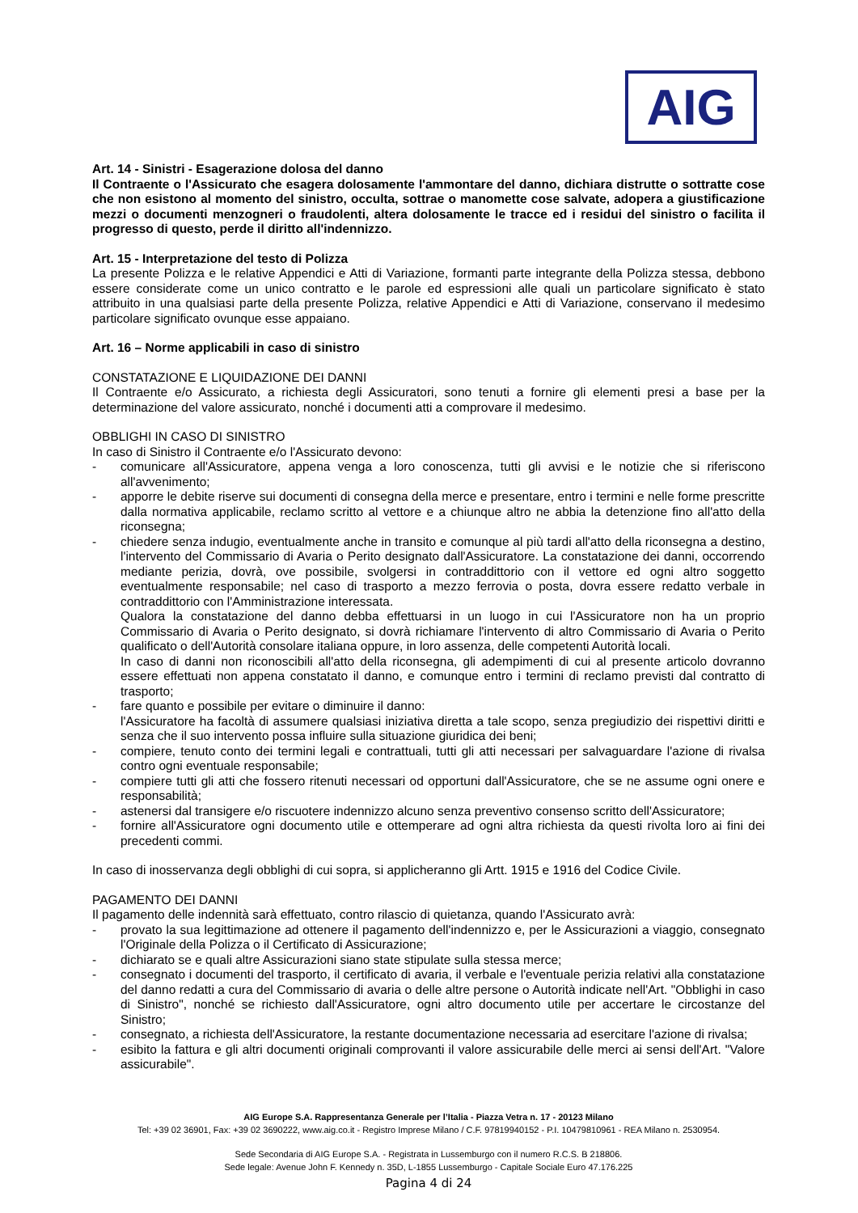AIG
Art. 14 - Sinistri - Esagerazione dolosa del danno
Il Contraente o l'Assicurato che esagera dolosamente l'ammontare del danno, dichiara distrutte o sottratte cose che non esistono al momento del sinistro, occulta, sottrae o manomette cose salvate, adopera a giustificazione mezzi o documenti menzogneri o fraudolenti, altera dolosamente le tracce ed i residui del sinistro o facilita il progresso di questo, perde il diritto all'indennizzo.
Art. 15 - Interpretazione del testo di Polizza
La presente Polizza e le relative Appendici e Atti di Variazione, formanti parte integrante della Polizza stessa, debbono essere considerate come un unico contratto e le parole ed espressioni alle quali un particolare significato è stato attribuito in una qualsiasi parte della presente Polizza, relative Appendici e Atti di Variazione, conservano il medesimo particolare significato ovunque esse appaiano.
Art. 16 – Norme applicabili in caso di sinistro
CONSTATAZIONE E LIQUIDAZIONE DEI DANNI
Il Contraente e/o Assicurato, a richiesta degli Assicuratori, sono tenuti a fornire gli elementi presi a base per la determinazione del valore assicurato, nonché i documenti atti a comprovare il medesimo.
OBBLIGHI IN CASO DI SINISTRO
In caso di Sinistro il Contraente e/o l'Assicurato devono:
- comunicare all'Assicuratore, appena venga a loro conoscenza, tutti gli avvisi e le notizie che si riferiscono all'avvenimento;
- apporre le debite riserve sui documenti di consegna della merce e presentare, entro i termini e nelle forme prescritte dalla normativa applicabile, reclamo scritto al vettore e a chiunque altro ne abbia la detenzione fino all'atto della riconsegna;
- chiedere senza indugio, eventualmente anche in transito e comunque al più tardi all'atto della riconsegna a destino, l'intervento del Commissario di Avaria o Perito designato dall'Assicuratore. La constatazione dei danni, occorrendo mediante perizia, dovrà, ove possibile, svolgersi in contraddittorio con il vettore ed ogni altro soggetto eventualmente responsabile; nel caso di trasporto a mezzo ferrovia o posta, dovra essere redatto verbale in contraddittorio con l'Amministrazione interessata.
Qualora la constatazione del danno debba effettuarsi in un luogo in cui l'Assicuratore non ha un proprio Commissario di Avaria o Perito designato, si dovrà richiamare l'intervento di altro Commissario di Avaria o Perito qualificato o dell'Autorità consolare italiana oppure, in loro assenza, delle competenti Autorità locali.
In caso di danni non riconoscibili all'atto della riconsegna, gli adempimenti di cui al presente articolo dovranno essere effettuati non appena constatato il danno, e comunque entro i termini di reclamo previsti dal contratto di trasporto;
- fare quanto e possibile per evitare o diminuire il danno:
l'Assicuratore ha facoltà di assumere qualsiasi iniziativa diretta a tale scopo, senza pregiudizio dei rispettivi diritti e senza che il suo intervento possa influire sulla situazione giuridica dei beni;
- compiere, tenuto conto dei termini legali e contrattuali, tutti gli atti necessari per salvaguardare l'azione di rivalsa contro ogni eventuale responsabile;
- compiere tutti gli atti che fossero ritenuti necessari od opportuni dall'Assicuratore, che se ne assume ogni onere e responsabilità;
- astenersi dal transigere e/o riscuotere indennizzo alcuno senza preventivo consenso scritto dell'Assicuratore;
- fornire all'Assicuratore ogni documento utile e ottemperare ad ogni altra richiesta da questi rivolta loro ai fini dei precedenti commi.
In caso di inosservanza degli obblighi di cui sopra, si applicheranno gli Artt. 1915 e 1916 del Codice Civile.
PAGAMENTO DEI DANNI
Il pagamento delle indennità sarà effettuato, contro rilascio di quietanza, quando l'Assicurato avrà:
- provato la sua legittimazione ad ottenere il pagamento dell'indennizzo e, per le Assicurazioni a viaggio, consegnato l'Originale della Polizza o il Certificato di Assicurazione;
- dichiarato se e quali altre Assicurazioni siano state stipulate sulla stessa merce;
- consegnato i documenti del trasporto, il certificato di avaria, il verbale e l'eventuale perizia relativi alla constatazione del danno redatti a cura del Commissario di avaria o delle altre persone o Autorità indicate nell'Art. "Obblighi in caso di Sinistro", nonché se richiesto dall'Assicuratore, ogni altro documento utile per accertare le circostanze del Sinistro;
- consegnato, a richiesta dell'Assicuratore, la restante documentazione necessaria ad esercitare l'azione di rivalsa;
- esibito la fattura e gli altri documenti originali comprovanti il valore assicurabile delle merci ai sensi dell'Art. "Valore assicurabile".
AIG Europe S.A. Rappresentanza Generale per l’Italia - Piazza Vetra n. 17 - 20123 Milano
Tel: +39 02 36901, Fax: +39 02 3690222, www.aig.co.it - Registro Imprese Milano / C.F. 97819940152 - P.I. 10479810961 - REA Milano n. 2530954.
Sede Secondaria di AIG Europe S.A. - Registrata in Lussemburgo con il numero R.C.S. B 218806.
Sede legale: Avenue John F. Kennedy n. 35D, L-1855 Lussemburgo - Capitale Sociale Euro 47.176.225
Pagina 4 di 24